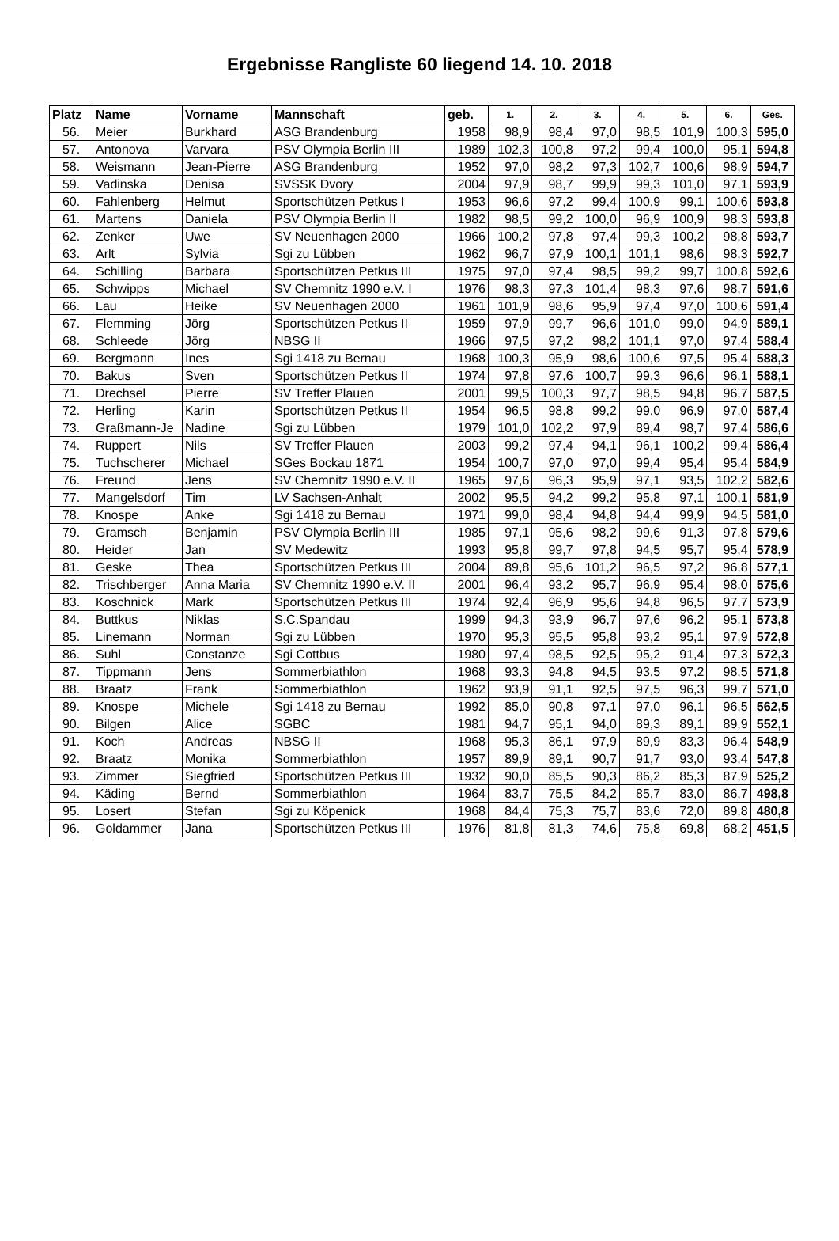Ergebnisse Rangliste 60 liegend 14. 10. 2018
| Platz | Name | Vorname | Mannschaft | geb. | 1. | 2. | 3. | 4. | 5. | 6. | Ges. |
| --- | --- | --- | --- | --- | --- | --- | --- | --- | --- | --- | --- |
| 56. | Meier | Burkhard | ASG Brandenburg | 1958 | 98,9 | 98,4 | 97,0 | 98,5 | 101,9 | 100,3 | 595,0 |
| 57. | Antonova | Varvara | PSV Olympia Berlin III | 1989 | 102,3 | 100,8 | 97,2 | 99,4 | 100,0 | 95,1 | 594,8 |
| 58. | Weismann | Jean-Pierre | ASG Brandenburg | 1952 | 97,0 | 98,2 | 97,3 | 102,7 | 100,6 | 98,9 | 594,7 |
| 59. | Vadinska | Denisa | SVSSK Dvory | 2004 | 97,9 | 98,7 | 99,9 | 99,3 | 101,0 | 97,1 | 593,9 |
| 60. | Fahlenberg | Helmut | Sportschützen Petkus I | 1953 | 96,6 | 97,2 | 99,4 | 100,9 | 99,1 | 100,6 | 593,8 |
| 61. | Martens | Daniela | PSV Olympia Berlin II | 1982 | 98,5 | 99,2 | 100,0 | 96,9 | 100,9 | 98,3 | 593,8 |
| 62. | Zenker | Uwe | SV Neuenhagen 2000 | 1966 | 100,2 | 97,8 | 97,4 | 99,3 | 100,2 | 98,8 | 593,7 |
| 63. | Arlt | Sylvia | Sgi zu Lübben | 1962 | 96,7 | 97,9 | 100,1 | 101,1 | 98,6 | 98,3 | 592,7 |
| 64. | Schilling | Barbara | Sportschützen Petkus III | 1975 | 97,0 | 97,4 | 98,5 | 99,2 | 99,7 | 100,8 | 592,6 |
| 65. | Schwipps | Michael | SV Chemnitz 1990 e.V. I | 1976 | 98,3 | 97,3 | 101,4 | 98,3 | 97,6 | 98,7 | 591,6 |
| 66. | Lau | Heike | SV Neuenhagen 2000 | 1961 | 101,9 | 98,6 | 95,9 | 97,4 | 97,0 | 100,6 | 591,4 |
| 67. | Flemming | Jörg | Sportschützen Petkus II | 1959 | 97,9 | 99,7 | 96,6 | 101,0 | 99,0 | 94,9 | 589,1 |
| 68. | Schleede | Jörg | NBSG II | 1966 | 97,5 | 97,2 | 98,2 | 101,1 | 97,0 | 97,4 | 588,4 |
| 69. | Bergmann | Ines | Sgi 1418 zu Bernau | 1968 | 100,3 | 95,9 | 98,6 | 100,6 | 97,5 | 95,4 | 588,3 |
| 70. | Bakus | Sven | Sportschützen Petkus II | 1974 | 97,8 | 97,6 | 100,7 | 99,3 | 96,6 | 96,1 | 588,1 |
| 71. | Drechsel | Pierre | SV Treffer Plauen | 2001 | 99,5 | 100,3 | 97,7 | 98,5 | 94,8 | 96,7 | 587,5 |
| 72. | Herling | Karin | Sportschützen Petkus II | 1954 | 96,5 | 98,8 | 99,2 | 99,0 | 96,9 | 97,0 | 587,4 |
| 73. | Graßmann-Je | Nadine | Sgi zu Lübben | 1979 | 101,0 | 102,2 | 97,9 | 89,4 | 98,7 | 97,4 | 586,6 |
| 74. | Ruppert | Nils | SV Treffer Plauen | 2003 | 99,2 | 97,4 | 94,1 | 96,1 | 100,2 | 99,4 | 586,4 |
| 75. | Tuchscherer | Michael | SGes Bockau 1871 | 1954 | 100,7 | 97,0 | 97,0 | 99,4 | 95,4 | 95,4 | 584,9 |
| 76. | Freund | Jens | SV Chemnitz 1990 e.V. II | 1965 | 97,6 | 96,3 | 95,9 | 97,1 | 93,5 | 102,2 | 582,6 |
| 77. | Mangelsdorf | Tim | LV Sachsen-Anhalt | 2002 | 95,5 | 94,2 | 99,2 | 95,8 | 97,1 | 100,1 | 581,9 |
| 78. | Knospe | Anke | Sgi 1418 zu Bernau | 1971 | 99,0 | 98,4 | 94,8 | 94,4 | 99,9 | 94,5 | 581,0 |
| 79. | Gramsch | Benjamin | PSV Olympia Berlin III | 1985 | 97,1 | 95,6 | 98,2 | 99,6 | 91,3 | 97,8 | 579,6 |
| 80. | Heider | Jan | SV Medewitz | 1993 | 95,8 | 99,7 | 97,8 | 94,5 | 95,7 | 95,4 | 578,9 |
| 81. | Geske | Thea | Sportschützen Petkus III | 2004 | 89,8 | 95,6 | 101,2 | 96,5 | 97,2 | 96,8 | 577,1 |
| 82. | Trischberger | Anna Maria | SV Chemnitz 1990 e.V. II | 2001 | 96,4 | 93,2 | 95,7 | 96,9 | 95,4 | 98,0 | 575,6 |
| 83. | Koschnick | Mark | Sportschützen Petkus III | 1974 | 92,4 | 96,9 | 95,6 | 94,8 | 96,5 | 97,7 | 573,9 |
| 84. | Buttkus | Niklas | S.C.Spandau | 1999 | 94,3 | 93,9 | 96,7 | 97,6 | 96,2 | 95,1 | 573,8 |
| 85. | Linemann | Norman | Sgi zu Lübben | 1970 | 95,3 | 95,5 | 95,8 | 93,2 | 95,1 | 97,9 | 572,8 |
| 86. | Suhl | Constanze | Sgi Cottbus | 1980 | 97,4 | 98,5 | 92,5 | 95,2 | 91,4 | 97,3 | 572,3 |
| 87. | Tippmann | Jens | Sommerbiathlon | 1968 | 93,3 | 94,8 | 94,5 | 93,5 | 97,2 | 98,5 | 571,8 |
| 88. | Braatz | Frank | Sommerbiathlon | 1962 | 93,9 | 91,1 | 92,5 | 97,5 | 96,3 | 99,7 | 571,0 |
| 89. | Knospe | Michele | Sgi 1418 zu Bernau | 1992 | 85,0 | 90,8 | 97,1 | 97,0 | 96,1 | 96,5 | 562,5 |
| 90. | Bilgen | Alice | SGBC | 1981 | 94,7 | 95,1 | 94,0 | 89,3 | 89,1 | 89,9 | 552,1 |
| 91. | Koch | Andreas | NBSG II | 1968 | 95,3 | 86,1 | 97,9 | 89,9 | 83,3 | 96,4 | 548,9 |
| 92. | Braatz | Monika | Sommerbiathlon | 1957 | 89,9 | 89,1 | 90,7 | 91,7 | 93,0 | 93,4 | 547,8 |
| 93. | Zimmer | Siegfried | Sportschützen Petkus III | 1932 | 90,0 | 85,5 | 90,3 | 86,2 | 85,3 | 87,9 | 525,2 |
| 94. | Käding | Bernd | Sommerbiathlon | 1964 | 83,7 | 75,5 | 84,2 | 85,7 | 83,0 | 86,7 | 498,8 |
| 95. | Losert | Stefan | Sgi zu Köpenick | 1968 | 84,4 | 75,3 | 75,7 | 83,6 | 72,0 | 89,8 | 480,8 |
| 96. | Goldammer | Jana | Sportschützen Petkus III | 1976 | 81,8 | 81,3 | 74,6 | 75,8 | 69,8 | 68,2 | 451,5 |